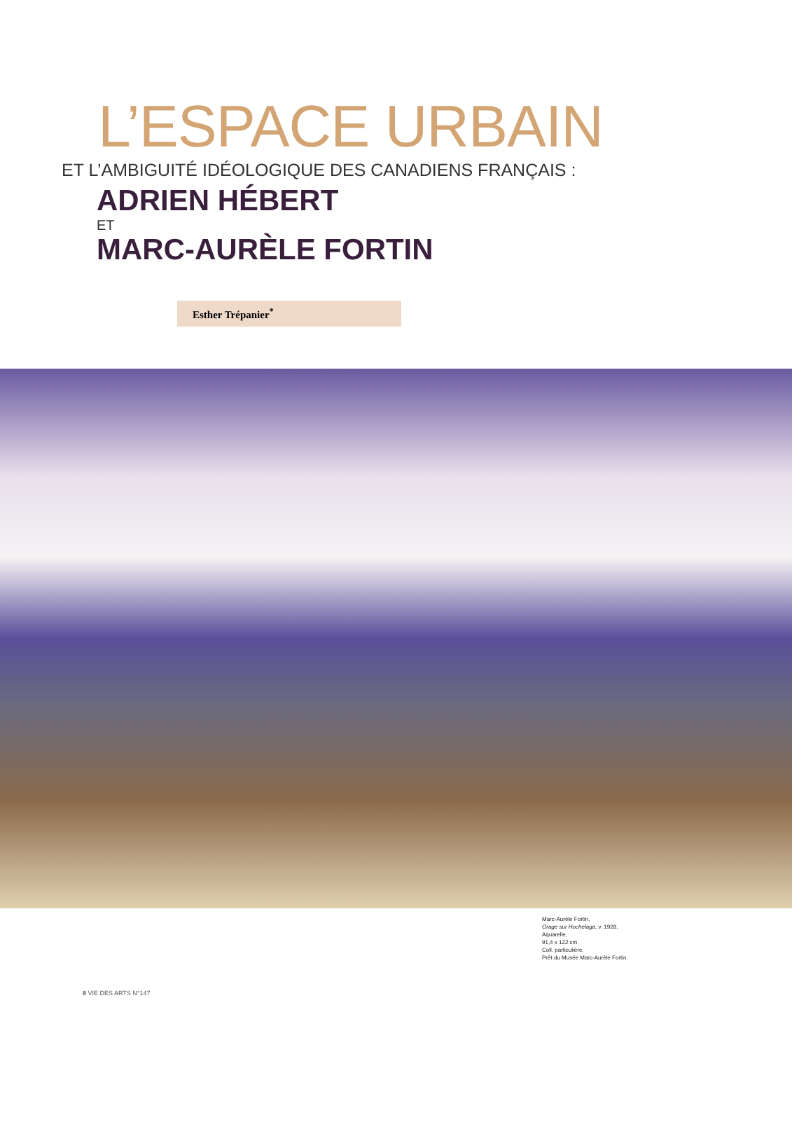L’ESPACE URBAIN
ET L’AMBIGUITÉ IDÉOLOGIQUE DES CANADIENS FRANÇAIS :
ADRIEN HÉBERT
ET
MARC-AURÈLE FORTIN
Esther Trépanier<sup>*</sup>
Marc-Aurèle Fortin,
Orage sur Hochelaga, v. 1928,
Aquarelle,
91,4 x 122 cm.
Coll. particulière.
Prêt du Musée Marc-Aurèle Fortin.
8 VIE DES ARTS N°147